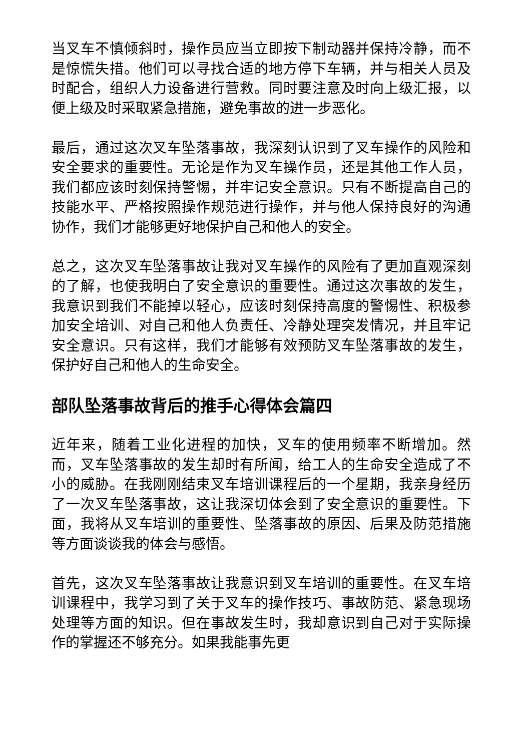当叉车不慎倾斜时，操作员应当立即按下制动器并保持冷静，而不是惊慌失措。他们可以寻找合适的地方停下车辆，并与相关人员及时配合，组织人力设备进行营救。同时要注意及时向上级汇报，以便上级及时采取紧急措施，避免事故的进一步恶化。
最后，通过这次叉车坠落事故，我深刻认识到了叉车操作的风险和安全要求的重要性。无论是作为叉车操作员，还是其他工作人员，我们都应该时刻保持警惕，并牢记安全意识。只有不断提高自己的技能水平、严格按照操作规范进行操作，并与他人保持良好的沟通协作，我们才能够更好地保护自己和他人的安全。
总之，这次叉车坠落事故让我对叉车操作的风险有了更加直观深刻的了解，也使我明白了安全意识的重要性。通过这次事故的发生，我意识到我们不能掉以轻心，应该时刻保持高度的警惕性、积极参加安全培训、对自己和他人负责任、冷静处理突发情况，并且牢记安全意识。只有这样，我们才能够有效预防叉车坠落事故的发生，保护好自己和他人的生命安全。
部队坠落事故背后的推手心得体会篇四
近年来，随着工业化进程的加快，叉车的使用频率不断增加。然而，叉车坠落事故的发生却时有所闻，给工人的生命安全造成了不小的威胁。在我刚刚结束叉车培训课程后的一个星期，我亲身经历了一次叉车坠落事故，这让我深切体会到了安全意识的重要性。下面，我将从叉车培训的重要性、坠落事故的原因、后果及防范措施等方面谈谈我的体会与感悟。
首先，这次叉车坠落事故让我意识到叉车培训的重要性。在叉车培训课程中，我学习到了关于叉车的操作技巧、事故防范、紧急现场处理等方面的知识。但在事故发生时，我却意识到自己对于实际操作的掌握还不够充分。如果我能事先更